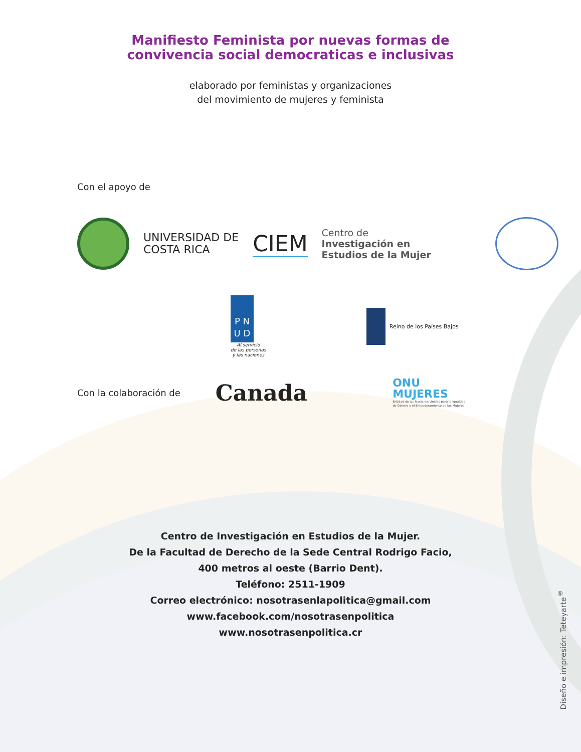Manifiesto Feminista por nuevas formas de
convivencia social democraticas e inclusivas
elaborado por feministas y organizaciones
del movimiento de mujeres y feminista
Con el apoyo de
UNIVERSIDAD DE
COSTA RICA
CIEM
Centro de
Investigación en
Estudios de la Mujer
P N
U D
Al servicio
de las personas
y las naciones
Reino de los Países Bajos
Con la colaboración de
Canada
ONU
MUJERES
Entidad de las Naciones Unidas para la Igualdad
de Género y el Empoderamiento de las Mujeres
Centro de Investigación en Estudios de la Mujer.
De la Facultad de Derecho de la Sede Central Rodrigo Facio,
400 metros al oeste (Barrio Dent).
Teléfono: 2511-1909
Correo electrónico: nosotrasenlapolitica@gmail.com
www.facebook.com/nosotrasenpolitica
www.nosotrasenpolitica.cr
Diseño e impresión: Teteyarte<sup>®</sup>